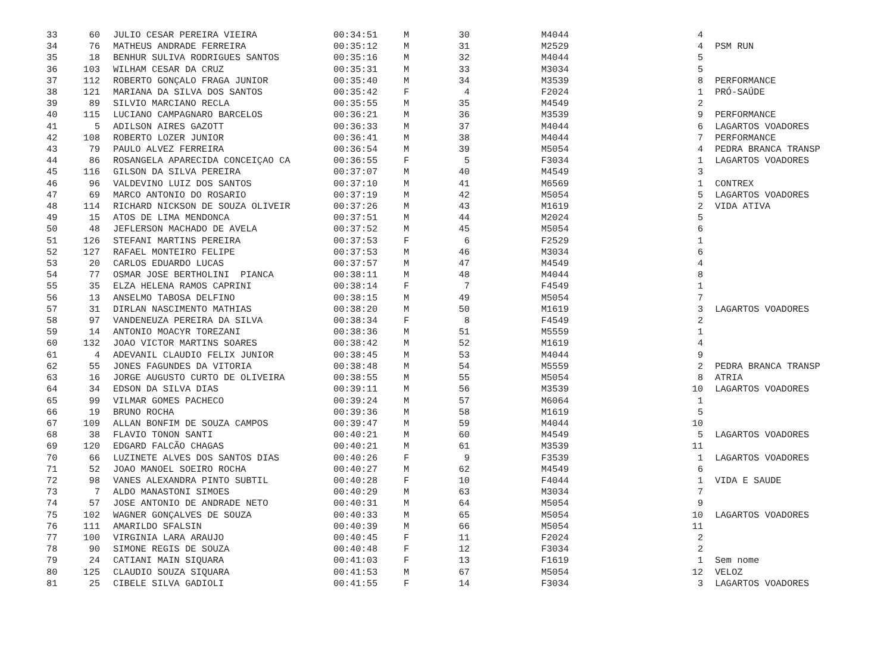| 33 | 60 | JULIO CESAR PEREIRA VIEIRA | 00:34:51 | M | 30 | M4044 | 4 | |
| 34 | 76 | MATHEUS ANDRADE FERREIRA | 00:35:12 | M | 31 | M2529 | 4 | PSM RUN |
| 35 | 18 | BENHUR SULIVA RODRIGUES SANTOS | 00:35:16 | M | 32 | M4044 | 5 | |
| 36 | 103 | WILHAM CESAR DA CRUZ | 00:35:31 | M | 33 | M3034 | 5 | |
| 37 | 112 | ROBERTO GONÇALO FRAGA JUNIOR | 00:35:40 | M | 34 | M3539 | 8 | PERFORMANCE |
| 38 | 121 | MARIANA DA SILVA DOS SANTOS | 00:35:42 | F | 4 | F2024 | 1 | PRÓ-SAÚDE |
| 39 | 89 | SILVIO MARCIANO RECLA | 00:35:55 | M | 35 | M4549 | 2 | |
| 40 | 115 | LUCIANO CAMPAGNARO BARCELOS | 00:36:21 | M | 36 | M3539 | 9 | PERFORMANCE |
| 41 | 5 | ADILSON AIRES GAZOTT | 00:36:33 | M | 37 | M4044 | 6 | LAGARTOS VOADORES |
| 42 | 108 | ROBERTO LOZER JUNIOR | 00:36:41 | M | 38 | M4044 | 7 | PERFORMANCE |
| 43 | 79 | PAULO ALVEZ FERREIRA | 00:36:54 | M | 39 | M5054 | 4 | PEDRA BRANCA TRANSP |
| 44 | 86 | ROSANGELA APARECIDA CONCEIÇAO CA | 00:36:55 | F | 5 | F3034 | 1 | LAGARTOS VOADORES |
| 45 | 116 | GILSON DA SILVA PEREIRA | 00:37:07 | M | 40 | M4549 | 3 | |
| 46 | 96 | VALDEVINO LUIZ DOS SANTOS | 00:37:10 | M | 41 | M6569 | 1 | CONTREX |
| 47 | 69 | MARCO ANTONIO DO ROSARIO | 00:37:19 | M | 42 | M5054 | 5 | LAGARTOS VOADORES |
| 48 | 114 | RICHARD NICKSON DE SOUZA OLIVEIR | 00:37:26 | M | 43 | M1619 | 2 | VIDA ATIVA |
| 49 | 15 | ATOS DE LIMA MENDONCA | 00:37:51 | M | 44 | M2024 | 5 | |
| 50 | 48 | JEFLERSON MACHADO DE AVELA | 00:37:52 | M | 45 | M5054 | 6 | |
| 51 | 126 | STEFANI MARTINS PEREIRA | 00:37:53 | F | 6 | F2529 | 1 | |
| 52 | 127 | RAFAEL MONTEIRO FELIPE | 00:37:53 | M | 46 | M3034 | 6 | |
| 53 | 20 | CARLOS EDUARDO LUCAS | 00:37:57 | M | 47 | M4549 | 4 | |
| 54 | 77 | OSMAR JOSE BERTHOLINI PIANCA | 00:38:11 | M | 48 | M4044 | 8 | |
| 55 | 35 | ELZA HELENA RAMOS CAPRINI | 00:38:14 | F | 7 | F4549 | 1 | |
| 56 | 13 | ANSELMO TABOSA DELFINO | 00:38:15 | M | 49 | M5054 | 7 | |
| 57 | 31 | DIRLAN NASCIMENTO MATHIAS | 00:38:20 | M | 50 | M1619 | 3 | LAGARTOS VOADORES |
| 58 | 97 | VANDENEUZA PEREIRA DA SILVA | 00:38:34 | F | 8 | F4549 | 2 | |
| 59 | 14 | ANTONIO MOACYR TOREZANI | 00:38:36 | M | 51 | M5559 | 1 | |
| 60 | 132 | JOAO VICTOR MARTINS SOARES | 00:38:42 | M | 52 | M1619 | 4 | |
| 61 | 4 | ADEVANIL CLAUDIO FELIX JUNIOR | 00:38:45 | M | 53 | M4044 | 9 | |
| 62 | 55 | JONES FAGUNDES DA VITORIA | 00:38:48 | M | 54 | M5559 | 2 | PEDRA BRANCA TRANSP |
| 63 | 16 | JORGE AUGUSTO CURTO DE OLIVEIRA | 00:38:55 | M | 55 | M5054 | 8 | ATRIA |
| 64 | 34 | EDSON DA SILVA DIAS | 00:39:11 | M | 56 | M3539 | 10 | LAGARTOS VOADORES |
| 65 | 99 | VILMAR GOMES PACHECO | 00:39:24 | M | 57 | M6064 | 1 | |
| 66 | 19 | BRUNO ROCHA | 00:39:36 | M | 58 | M1619 | 5 | |
| 67 | 109 | ALLAN BONFIM DE SOUZA CAMPOS | 00:39:47 | M | 59 | M4044 | 10 | |
| 68 | 38 | FLAVIO TONON SANTI | 00:40:21 | M | 60 | M4549 | 5 | LAGARTOS VOADORES |
| 69 | 120 | EDGARD FALCÃO CHAGAS | 00:40:21 | M | 61 | M3539 | 11 | |
| 70 | 66 | LUZINETE ALVES DOS SANTOS DIAS | 00:40:26 | F | 9 | F3539 | 1 | LAGARTOS VOADORES |
| 71 | 52 | JOAO MANOEL SOEIRO ROCHA | 00:40:27 | M | 62 | M4549 | 6 | |
| 72 | 98 | VANES ALEXANDRA PINTO SUBTIL | 00:40:28 | F | 10 | F4044 | 1 | VIDA E SAUDE |
| 73 | 7 | ALDO MANASTONI SIMOES | 00:40:29 | M | 63 | M3034 | 7 | |
| 74 | 57 | JOSE ANTONIO DE ANDRADE NETO | 00:40:31 | M | 64 | M5054 | 9 | |
| 75 | 102 | WAGNER GONÇALVES DE SOUZA | 00:40:33 | M | 65 | M5054 | 10 | LAGARTOS VOADORES |
| 76 | 111 | AMARILDO SFALSIN | 00:40:39 | M | 66 | M5054 | 11 | |
| 77 | 100 | VIRGINIA LARA ARAUJO | 00:40:45 | F | 11 | F2024 | 2 | |
| 78 | 90 | SIMONE REGIS DE SOUZA | 00:40:48 | F | 12 | F3034 | 2 | |
| 79 | 24 | CATIANI MAIN SIQUARA | 00:41:03 | F | 13 | F1619 | 1 | Sem nome |
| 80 | 125 | CLAUDIO SOUZA SIQUARA | 00:41:53 | M | 67 | M5054 | 12 | VELOZ |
| 81 | 25 | CIBELE SILVA GADIOLI | 00:41:55 | F | 14 | F3034 | 3 | LAGARTOS VOADORES |